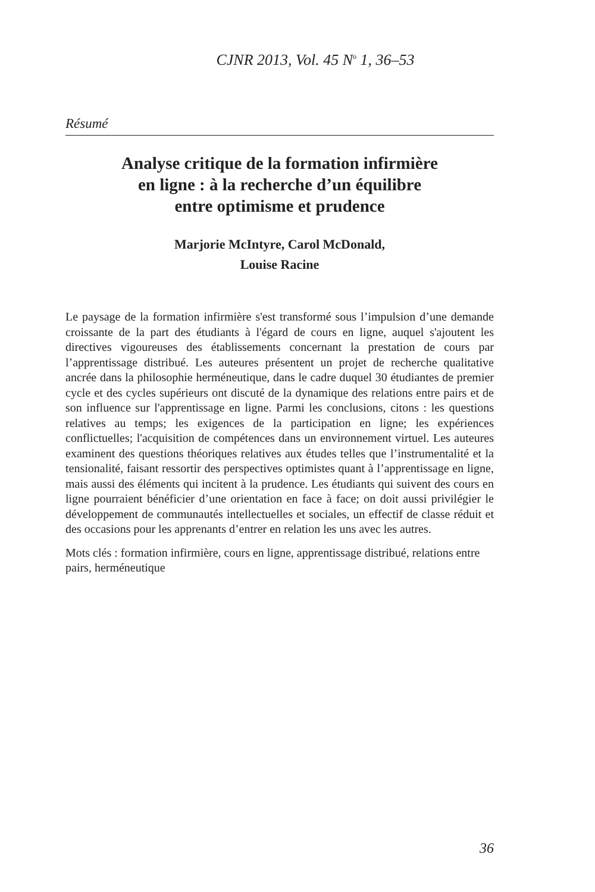CJNR 2013, Vol. 45 N<sup>o</sup> 1, 36–53
Résumé
Analyse critique de la formation infirmière
en ligne : à la recherche d’un équilibre
entre optimisme et prudence
Marjorie McIntyre, Carol McDonald,
Louise Racine
Le paysage de la formation infirmière s'est transformé sous l’impulsion d’une demande croissante de la part des étudiants à l'égard de cours en ligne, auquel s'ajoutent les directives vigoureuses des établissements concernant la prestation de cours par l’apprentissage distribué. Les auteures présentent un projet de recherche qualitative ancrée dans la philosophie herméneutique, dans le cadre duquel 30 étudiantes de premier cycle et des cycles supérieurs ont discuté de la dynamique des relations entre pairs et de son influence sur l'apprentissage en ligne. Parmi les conclusions, citons : les questions relatives au temps; les exigences de la participation en ligne; les expériences conflictuelles; l'acquisition de compétences dans un environnement virtuel. Les auteures examinent des questions théoriques relatives aux études telles que l’instrumentalité et la tensionalité, faisant ressortir des perspectives optimistes quant à l’apprentissage en ligne, mais aussi des éléments qui incitent à la prudence. Les étudiants qui suivent des cours en ligne pourraient bénéficier d’une orientation en face à face; on doit aussi privilégier le développement de communautés intellectuelles et sociales, un effectif de classe réduit et des occasions pour les apprenants d’entrer en relation les uns avec les autres.
Mots clés : formation infirmière, cours en ligne, apprentissage distribué, relations entre pairs, herméneutique
36